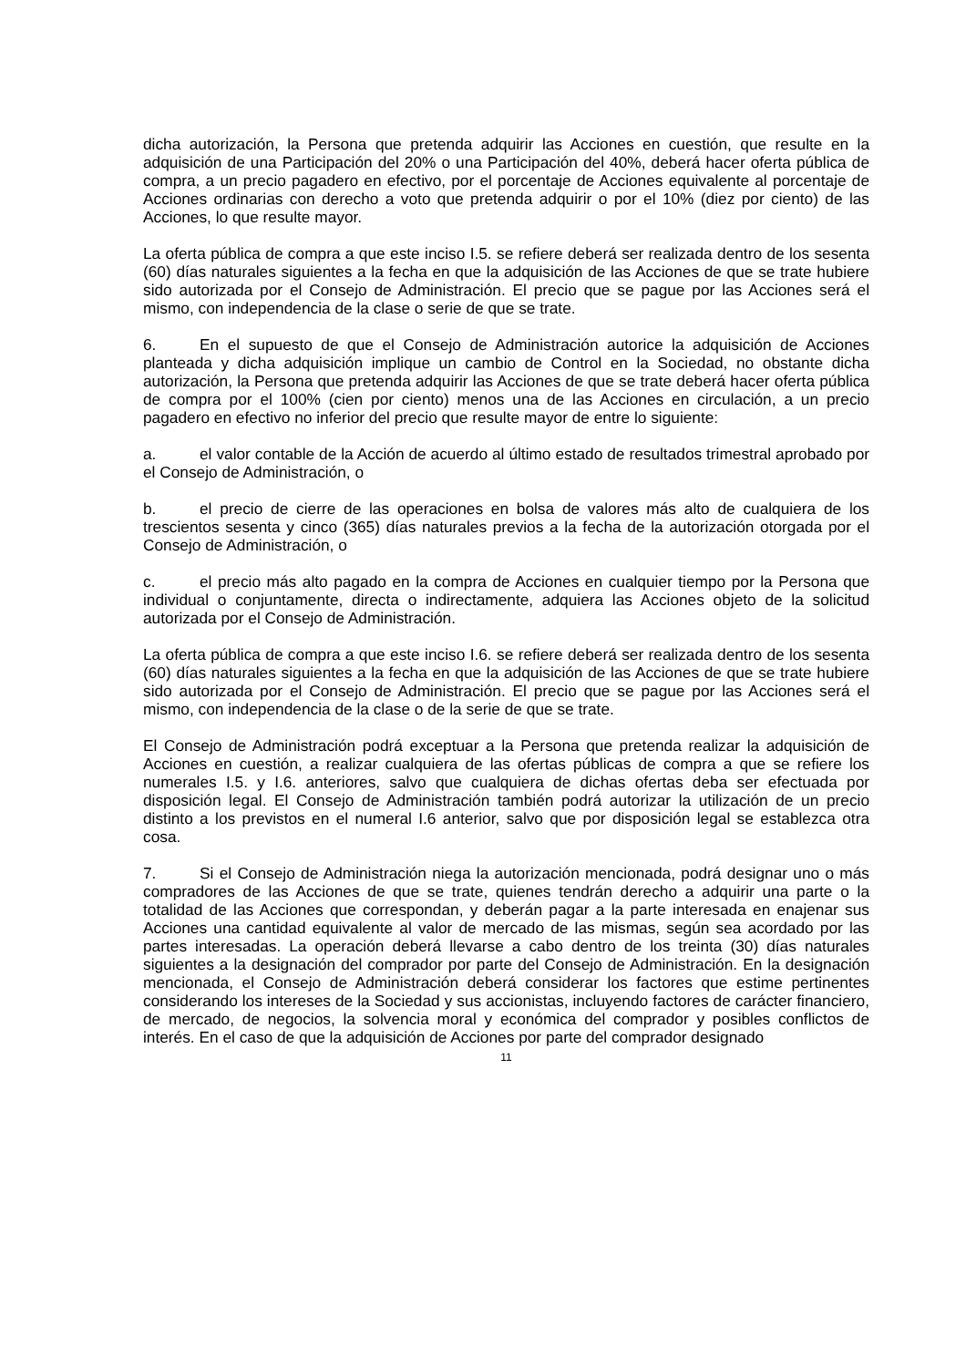dicha autorización, la Persona que pretenda adquirir las Acciones en cuestión, que resulte en la adquisición de una Participación del 20% o una Participación del 40%, deberá hacer oferta pública de compra, a un precio pagadero en efectivo, por el porcentaje de Acciones equivalente al porcentaje de Acciones ordinarias con derecho a voto que pretenda adquirir o por el 10% (diez por ciento) de las Acciones, lo que resulte mayor.
La oferta pública de compra a que este inciso I.5. se refiere deberá ser realizada dentro de los sesenta (60) días naturales siguientes a la fecha en que la adquisición de las Acciones de que se trate hubiere sido autorizada por el Consejo de Administración. El precio que se pague por las Acciones será el mismo, con independencia de la clase o serie de que se trate.
6. En el supuesto de que el Consejo de Administración autorice la adquisición de Acciones planteada y dicha adquisición implique un cambio de Control en la Sociedad, no obstante dicha autorización, la Persona que pretenda adquirir las Acciones de que se trate deberá hacer oferta pública de compra por el 100% (cien por ciento) menos una de las Acciones en circulación, a un precio pagadero en efectivo no inferior del precio que resulte mayor de entre lo siguiente:
a. el valor contable de la Acción de acuerdo al último estado de resultados trimestral aprobado por el Consejo de Administración, o
b. el precio de cierre de las operaciones en bolsa de valores más alto de cualquiera de los trescientos sesenta y cinco (365) días naturales previos a la fecha de la autorización otorgada por el Consejo de Administración, o
c. el precio más alto pagado en la compra de Acciones en cualquier tiempo por la Persona que individual o conjuntamente, directa o indirectamente, adquiera las Acciones objeto de la solicitud autorizada por el Consejo de Administración.
La oferta pública de compra a que este inciso I.6. se refiere deberá ser realizada dentro de los sesenta (60) días naturales siguientes a la fecha en que la adquisición de las Acciones de que se trate hubiere sido autorizada por el Consejo de Administración. El precio que se pague por las Acciones será el mismo, con independencia de la clase o de la serie de que se trate.
El Consejo de Administración podrá exceptuar a la Persona que pretenda realizar la adquisición de Acciones en cuestión, a realizar cualquiera de las ofertas públicas de compra a que se refiere los numerales I.5. y I.6. anteriores, salvo que cualquiera de dichas ofertas deba ser efectuada por disposición legal. El Consejo de Administración también podrá autorizar la utilización de un precio distinto a los previstos en el numeral I.6 anterior, salvo que por disposición legal se establezca otra cosa.
7. Si el Consejo de Administración niega la autorización mencionada, podrá designar uno o más compradores de las Acciones de que se trate, quienes tendrán derecho a adquirir una parte o la totalidad de las Acciones que correspondan, y deberán pagar a la parte interesada en enajenar sus Acciones una cantidad equivalente al valor de mercado de las mismas, según sea acordado por las partes interesadas. La operación deberá llevarse a cabo dentro de los treinta (30) días naturales siguientes a la designación del comprador por parte del Consejo de Administración. En la designación mencionada, el Consejo de Administración deberá considerar los factores que estime pertinentes considerando los intereses de la Sociedad y sus accionistas, incluyendo factores de carácter financiero, de mercado, de negocios, la solvencia moral y económica del comprador y posibles conflictos de interés. En el caso de que la adquisición de Acciones por parte del comprador designado
11